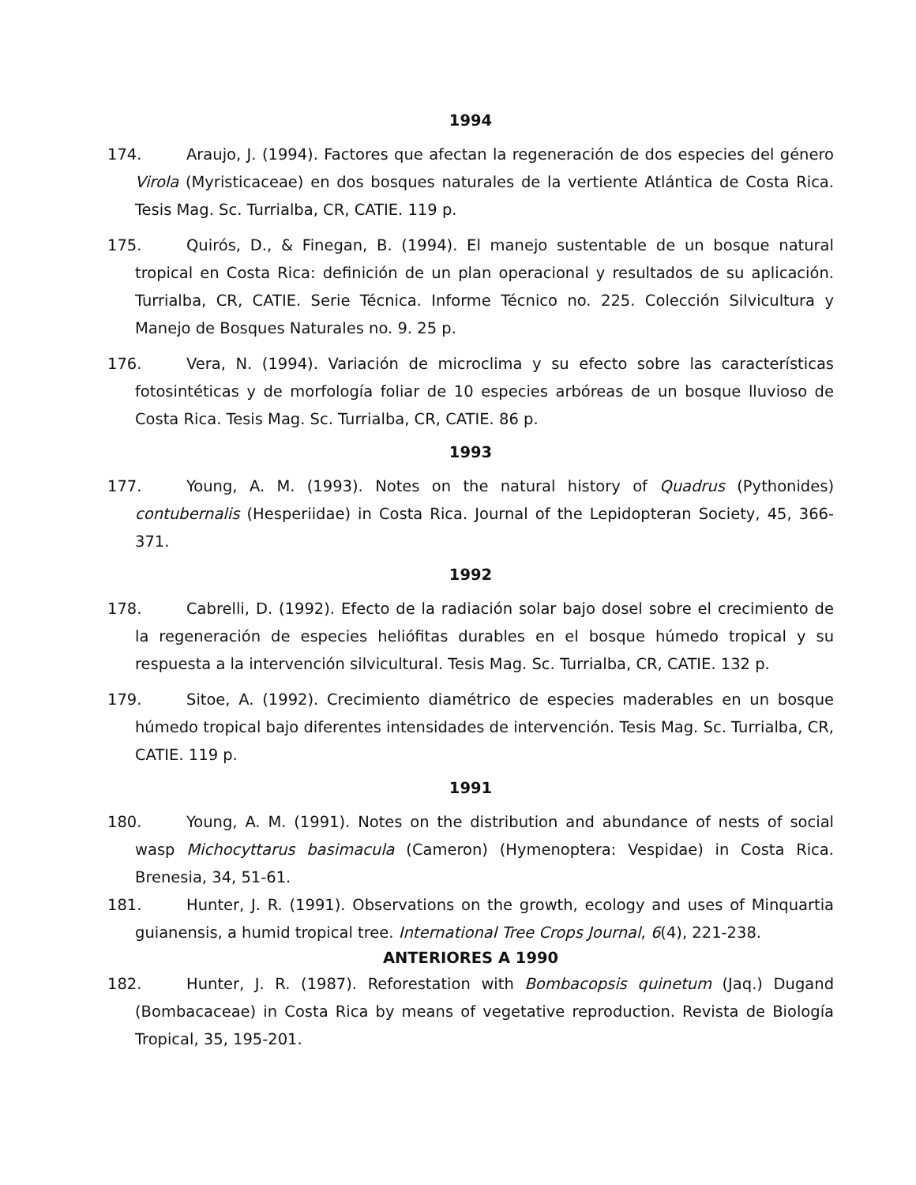1994
174. Araujo, J. (1994). Factores que afectan la regeneración de dos especies del género Virola (Myristicaceae) en dos bosques naturales de la vertiente Atlántica de Costa Rica. Tesis Mag. Sc. Turrialba, CR, CATIE. 119 p.
175. Quirós, D., & Finegan, B. (1994). El manejo sustentable de un bosque natural tropical en Costa Rica: definición de un plan operacional y resultados de su aplicación. Turrialba, CR, CATIE. Serie Técnica. Informe Técnico no. 225. Colección Silvicultura y Manejo de Bosques Naturales no. 9. 25 p.
176. Vera, N. (1994). Variación de microclima y su efecto sobre las características fotosintéticas y de morfología foliar de 10 especies arbóreas de un bosque lluvioso de Costa Rica. Tesis Mag. Sc. Turrialba, CR, CATIE. 86 p.
1993
177. Young, A. M. (1993). Notes on the natural history of Quadrus (Pythonides) contubernalis (Hesperiidae) in Costa Rica. Journal of the Lepidopteran Society, 45, 366-371.
1992
178. Cabrelli, D. (1992). Efecto de la radiación solar bajo dosel sobre el crecimiento de la regeneración de especies heliófitas durables en el bosque húmedo tropical y su respuesta a la intervención silvicultural. Tesis Mag. Sc. Turrialba, CR, CATIE. 132 p.
179. Sitoe, A. (1992). Crecimiento diamétrico de especies maderables en un bosque húmedo tropical bajo diferentes intensidades de intervención. Tesis Mag. Sc. Turrialba, CR, CATIE. 119 p.
1991
180. Young, A. M. (1991). Notes on the distribution and abundance of nests of social wasp Michocyttarus basimacula (Cameron) (Hymenoptera: Vespidae) in Costa Rica. Brenesia, 34, 51-61.
181. Hunter, J. R. (1991). Observations on the growth, ecology and uses of Minquartia guianensis, a humid tropical tree. International Tree Crops Journal, 6(4), 221-238.
ANTERIORES A 1990
182. Hunter, J. R. (1987). Reforestation with Bombacopsis quinetum (Jaq.) Dugand (Bombacaceae) in Costa Rica by means of vegetative reproduction. Revista de Biología Tropical, 35, 195-201.